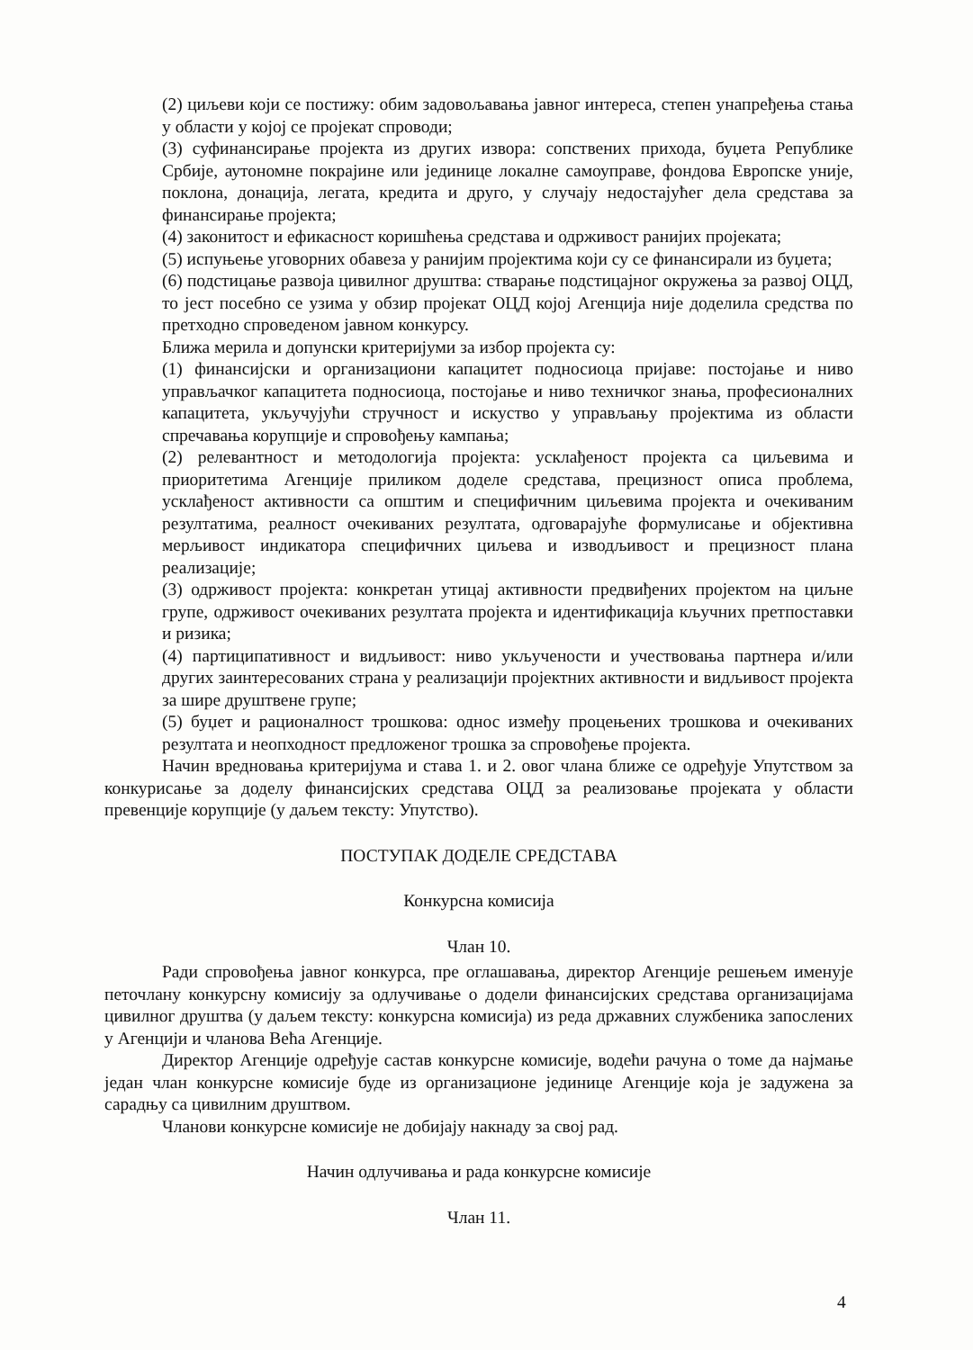(2) циљеви који се постижу: обим задовољавања јавног интереса, степен унапређења стања у области у којој се пројекат спроводи;
(3) суфинансирање пројекта из других извора: сопствених прихода, буџета Републике Србије, аутономне покрајине или јединице локалне самоуправе, фондова Европске уније, поклона, донација, легата, кредита и друго, у случају недостајућег дела средстава за финансирање пројекта;
(4) законитост и ефикасност коришћења средстава и одрживост ранијих пројеката;
(5) испуњење уговорних обавеза у ранијим пројектима који су се финансирали из буџета;
(6) подстицање развоја цивилног друштва: стварање подстицајног окружења за развој ОЦД, то јест посебно се узима у обзир пројекат ОЦД којој Агенција није доделила средства по претходно спроведеном јавном конкурсу.
Ближа мерила и допунски критеријуми за избор пројекта су:
(1) финансијски и организациони капацитет подносиоца пријаве: постојање и ниво управљачког капацитета подносиоца, постојање и ниво техничког знања, професионалних капацитета, укључујући стручност и искуство у управљању пројектима из области спречавања корупције и спровођењу кампања;
(2) релевантност и методологија пројекта: усклађеност пројекта са циљевима и приоритетима Агенције приликом доделе средстава, прецизност описа проблема, усклађеност активности са општим и специфичним циљевима пројекта и очекиваним резултатима, реалност очекиваних резултата, одговарајуће формулисање и објективна мерљивост индикатора специфичних циљева и изводљивост и прецизност плана реализације;
(3) одрживост пројекта: конкретан утицај активности предвиђених пројектом на циљне групе, одрживост очекиваних резултата пројекта и идентификација кључних претпоставки и ризика;
(4) партиципативност и видљивост: ниво укључености и учествовања партнера и/или других заинтересованих страна у реализацији пројектних активности и видљивост пројекта за шире друштвене групе;
(5) буџет и рационалност трошкова: однос између процењених трошкова и очекиваних резултата и неопходност предложеног трошка за спровођење пројекта.
Начин вредновања критеријума и става 1. и 2. овог члана ближе се одређује Упутством за конкурисање за доделу финансијских средстава ОЦД за реализовање пројеката у области превенције корупције (у даљем тексту: Упутство).
ПОСТУПАК ДОДЕЛЕ СРЕДСТАВА
Конкурсна комисија
Члан 10.
Ради спровођења јавног конкурса, пре оглашавања, директор Агенције решењем именује петочлану конкурсну комисију за одлучивање о додели финансијских средстава организацијама цивилног друштва (у даљем тексту: конкурсна комисија) из реда државних службеника запослених у Агенцији и чланова Већа Агенције.
Директор Агенције одређује састав конкурсне комисије, водећи рачуна о томе да најмање један члан конкурсне комисије буде из организационе јединице Агенције која је задужена за сарадњу са цивилним друштвом.
Чланови конкурсне комисије не добијају накнаду за свој рад.
Начин одлучивања и рада конкурсне комисије
Члан 11.
4